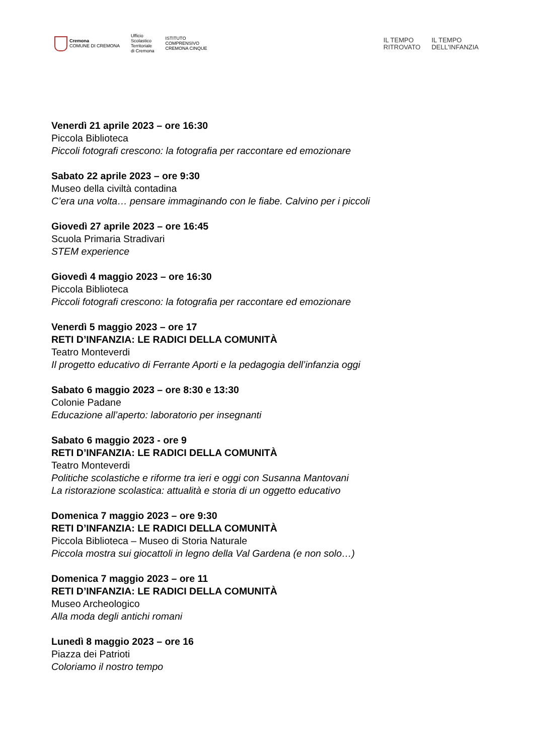Cremona
COMUNE DI CREMONA
Ufficio
Scolastico
Territoriale
di Cremona
ISTITUTO
COMPRENSIVO
CREMONA CINQUE
IL TEMPO
RITROVATO
IL TEMPO
DELL'INFANZIA
Venerdì 21 aprile 2023 – ore 16:30
Piccola Biblioteca
Piccoli fotografi crescono: la fotografia per raccontare ed emozionare
Sabato 22 aprile 2023 – ore 9:30
Museo della civiltà contadina
C’era una volta… pensare immaginando con le fiabe. Calvino per i piccoli
Giovedì 27 aprile 2023 – ore 16:45
Scuola Primaria Stradivari
STEM experience
Giovedì 4 maggio 2023 – ore 16:30
Piccola Biblioteca
Piccoli fotografi crescono: la fotografia per raccontare ed emozionare
Venerdì 5 maggio 2023 – ore 17
RETI D’INFANZIA: LE RADICI DELLA COMUNITÀ
Teatro Monteverdi
Il progetto educativo di Ferrante Aporti e la pedagogia dell’infanzia oggi
Sabato 6 maggio 2023 – ore 8:30 e 13:30
Colonie Padane
Educazione all’aperto: laboratorio per insegnanti
Sabato 6 maggio 2023 - ore 9
RETI D’INFANZIA: LE RADICI DELLA COMUNITÀ
Teatro Monteverdi
Politiche scolastiche e riforme tra ieri e oggi con Susanna Mantovani
La ristorazione scolastica: attualità e storia di un oggetto educativo
Domenica 7 maggio 2023 – ore 9:30
RETI D’INFANZIA: LE RADICI DELLA COMUNITÀ
Piccola Biblioteca – Museo di Storia Naturale
Piccola mostra sui giocattoli in legno della Val Gardena (e non solo…)
Domenica 7 maggio 2023 – ore 11
RETI D’INFANZIA: LE RADICI DELLA COMUNITÀ
Museo Archeologico
Alla moda degli antichi romani
Lunedì 8 maggio 2023 – ore 16
Piazza dei Patrioti
Coloriamo il nostro tempo